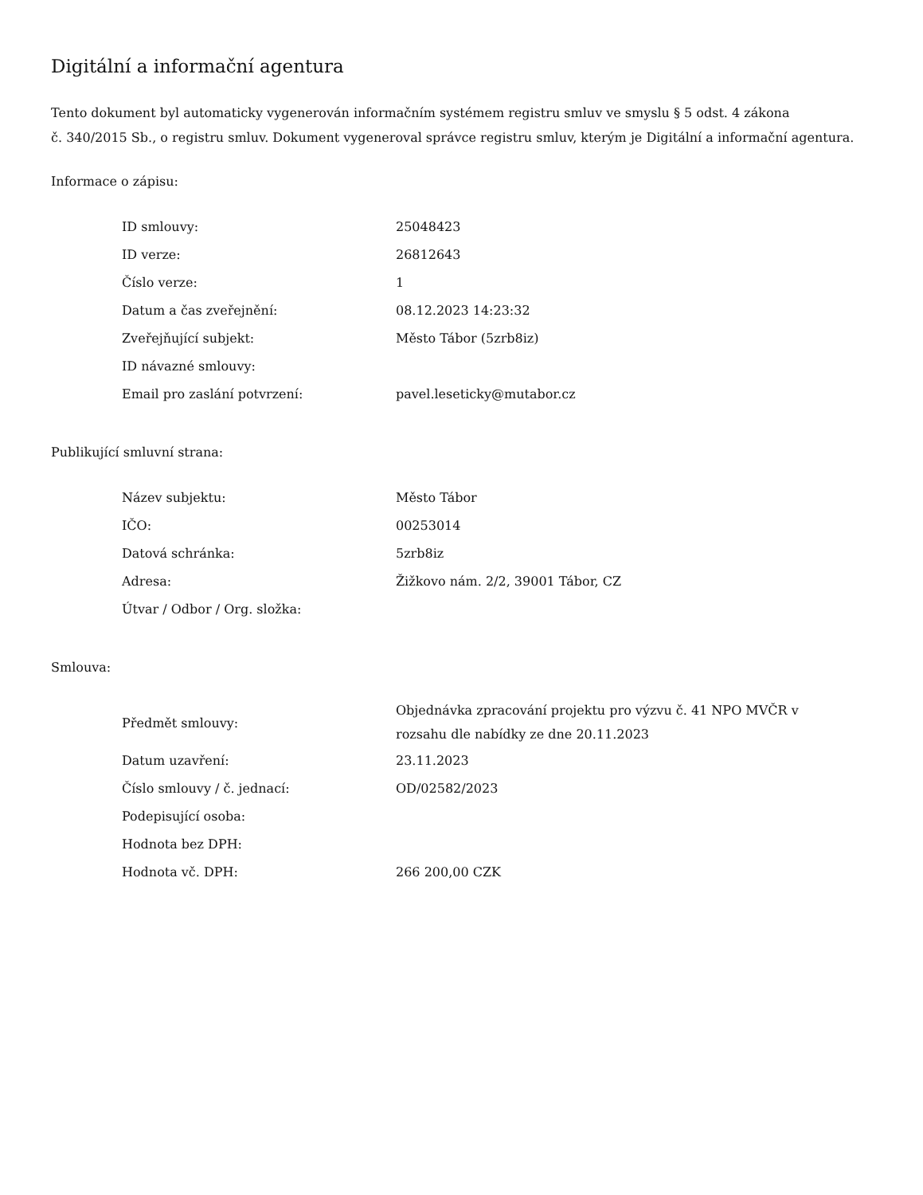Digitální a informační agentura
Tento dokument byl automaticky vygenerován informačním systémem registru smluv ve smyslu § 5 odst. 4 zákona
č. 340/2015 Sb., o registru smluv. Dokument vygeneroval správce registru smluv, kterým je Digitální a informační agentura.
Informace o zápisu:
| ID smlouvy: | 25048423 |
| ID verze: | 26812643 |
| Číslo verze: | 1 |
| Datum a čas zveřejnění: | 08.12.2023 14:23:32 |
| Zveřejňující subjekt: | Město Tábor (5zrb8iz) |
| ID návazné smlouvy: | |
| Email pro zaslání potvrzení: | pavel.leseticky@mutabor.cz |
Publikující smluvní strana:
| Název subjektu: | Město Tábor |
| IČO: | 00253014 |
| Datová schránka: | 5zrb8iz |
| Adresa: | Žižkovo nám. 2/2, 39001 Tábor, CZ |
| Útvar / Odbor / Org. složka: | |
Smlouva:
| Předmět smlouvy: | Objednávka zpracování projektu pro výzvu č. 41 NPO MVČR v rozsahu dle nabídky ze dne 20.11.2023 |
| Datum uzavření: | 23.11.2023 |
| Číslo smlouvy / č. jednací: | OD/02582/2023 |
| Podepisující osoba: | |
| Hodnota bez DPH: | |
| Hodnota vč. DPH: | 266 200,00 CZK |